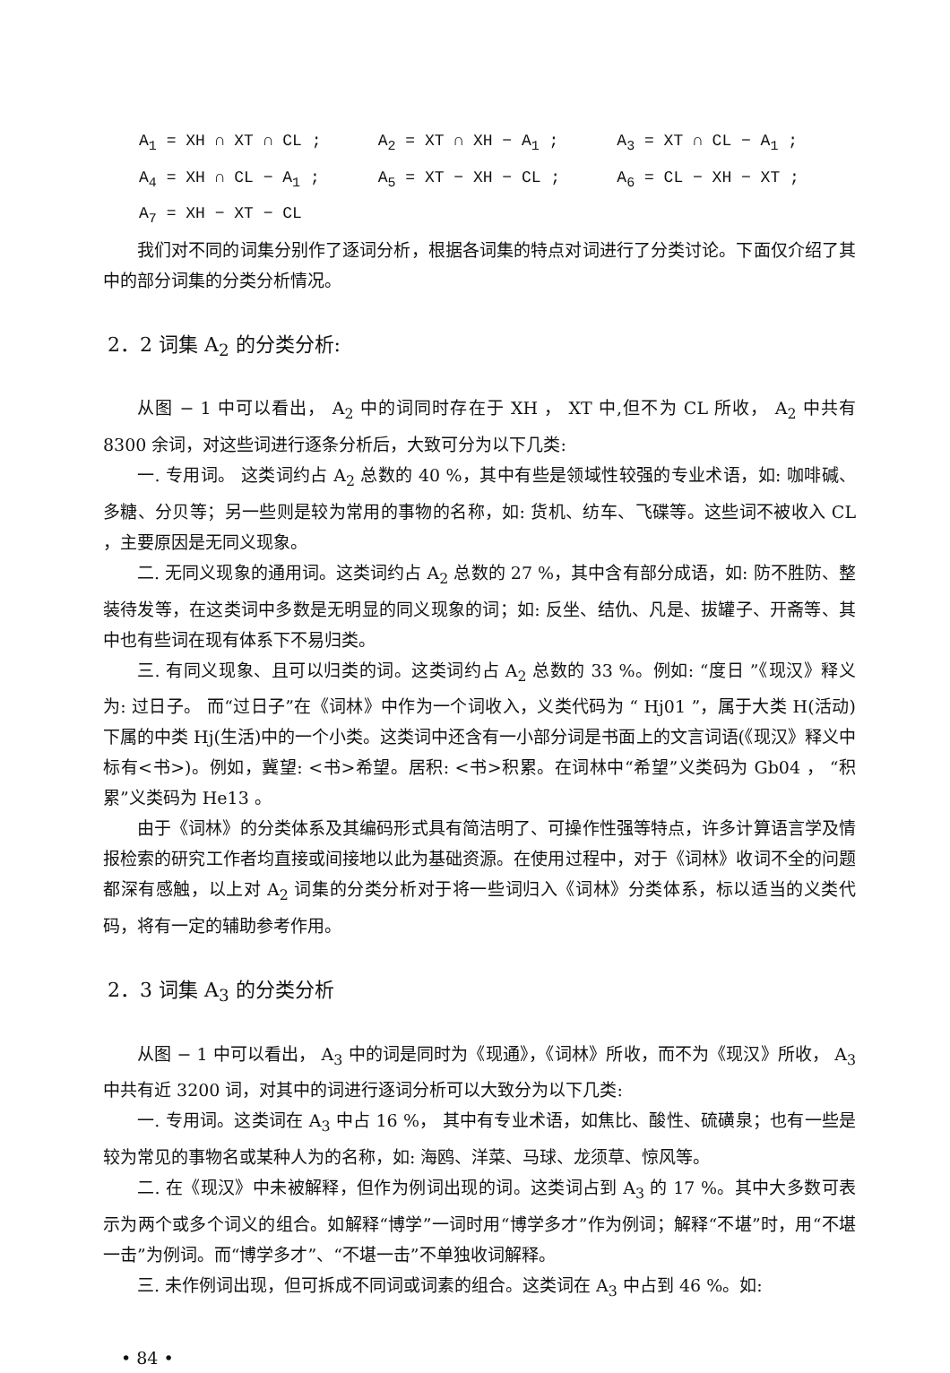A<sub>1</sub> = XH ∩ XT ∩ CL ; A<sub>2</sub> = XT ∩ XH − A<sub>1</sub> ; A<sub>3</sub> = XT ∩ CL − A<sub>1</sub> ;
A<sub>4</sub> = XH ∩ CL − A<sub>1</sub> ; A<sub>5</sub> = XT − XH − CL ; A<sub>6</sub> = CL − XH − XT ;
A<sub>7</sub> = XH − XT − CL
我们对不同的词集分别作了逐词分析，根据各词集的特点对词进行了分类讨论。下面仅介绍了其中的部分词集的分类分析情况。
2．2 词集 A<sub>2</sub> 的分类分析:
从图 − 1 中可以看出， A<sub>2</sub> 中的词同时存在于 XH ， XT 中,但不为 CL 所收， A<sub>2</sub> 中共有 8300 余词，对这些词进行逐条分析后，大致可分为以下几类:
一. 专用词。 这类词约占 A<sub>2</sub> 总数的 40 %，其中有些是领域性较强的专业术语，如: 咖啡碱、多糖、分贝等；另一些则是较为常用的事物的名称，如: 货机、纺车、飞碟等。这些词不被收入 CL ，主要原因是无同义现象。
二. 无同义现象的通用词。这类词约占 A<sub>2</sub> 总数的 27 %，其中含有部分成语，如: 防不胜防、整装待发等，在这类词中多数是无明显的同义现象的词；如: 反坐、结仇、凡是、拔罐子、开斋等、其中也有些词在现有体系下不易归类。
三. 有同义现象、且可以归类的词。这类词约占 A<sub>2</sub> 总数的 33 %。例如: “度日 ”《现汉》释义为: 过日子。 而“过日子”在《词林》中作为一个词收入，义类代码为 “ Hj01 ”，属于大类 H(活动)下属的中类 Hj(生活)中的一个小类。这类词中还含有一小部分词是书面上的文言词语(《现汉》释义中标有<书>)。例如，冀望: <书>希望。居积: <书>积累。在词林中“希望”义类码为 Gb04 ， “积累”义类码为 He13 。
由于《词林》的分类体系及其编码形式具有简洁明了、可操作性强等特点，许多计算语言学及情报检索的研究工作者均直接或间接地以此为基础资源。在使用过程中，对于《词林》收词不全的问题都深有感触，以上对 A<sub>2</sub> 词集的分类分析对于将一些词归入《词林》分类体系，标以适当的义类代码，将有一定的辅助参考作用。
2．3 词集 A<sub>3</sub> 的分类分析
从图 − 1 中可以看出， A<sub>3</sub> 中的词是同时为《现通》，《词林》所收，而不为《现汉》所收， A<sub>3</sub> 中共有近 3200 词，对其中的词进行逐词分析可以大致分为以下几类:
一. 专用词。这类词在 A<sub>3</sub> 中占 16 %， 其中有专业术语，如焦比、酸性、硫磺泉；也有一些是较为常见的事物名或某种人为的名称，如: 海鸥、洋菜、马球、龙须草、惊风等。
二. 在《现汉》中未被解释，但作为例词出现的词。这类词占到 A<sub>3</sub> 的 17 %。其中大多数可表示为两个或多个词义的组合。如解释“博学”一词时用“博学多才”作为例词；解释“不堪”时，用“不堪一击”为例词。而“博学多才”、“不堪一击”不单独收词解释。
三. 未作例词出现，但可拆成不同词或词素的组合。这类词在 A<sub>3</sub> 中占到 46 %。如:
• 84 •